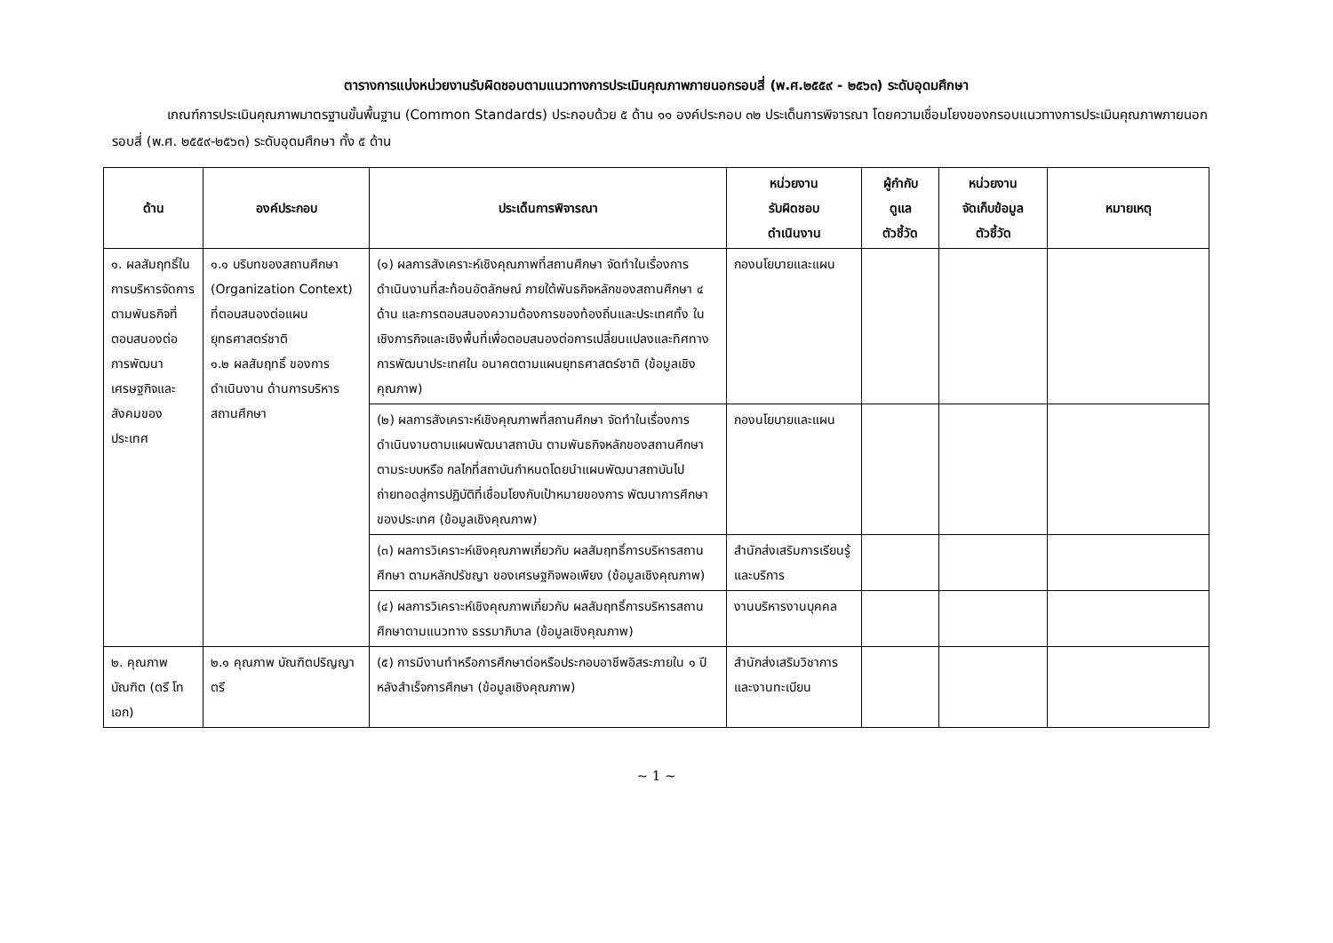ตารางการแบ่งหน่วยงานรับผิดชอบตามแนวทางการประเมินคุณภาพภายนอกรอบสี่ (พ.ศ.๒๕๕๙ - ๒๕๖๓) ระดับอุดมศึกษา
เกณฑ์การประเมินคุณภาพมาตรฐานขั้นพื้นฐาน (Common Standards) ประกอบด้วย ๕ ด้าน ๑๑ องค์ประกอบ ๓๒ ประเด็นการพิจารณา โดยความเชื่อมโยงของกรอบแนวทางการประเมินคุณภาพภายนอก รอบสี่ (พ.ศ. ๒๕๕๙-๒๕๖๓) ระดับอุดมศึกษา ทั้ง ๕ ด้าน
| ด้าน | องค์ประกอบ | ประเด็นการพิจารณา | หน่วยงาน รับผิดชอบ ดำเนินงาน | ผู้กำกับ ดูแล ตัวชี้วัด | หน่วยงาน จัดเก็บข้อมูล ตัวชี้วัด | หมายเหตุ |
| --- | --- | --- | --- | --- | --- | --- |
| ๑. ผลสัมฤทธิ์ในการบริหารจัดการตามพันธกิจที่ตอบสนองต่อการพัฒนาเศรษฐกิจและสังคมของประเทศ | ๑.๑ บริบทของสถานศึกษา (Organization Context) ที่ตอบสนองต่อแผนยุทธศาสตร์ชาติ ๑.๒ ผลสัมฤทธิ์ ของการดำเนินงาน ด้านการบริหาร สถานศึกษา | (๑) ผลการสังเคราะห์เชิงคุณภาพที่สถานศึกษา จัดทำในเรื่องการดำเนินงานที่สะท้อนอัตลักษณ์ ภายใต้พันธกิจหลักของสถานศึกษา ๔ ด้าน และการตอบสนองความต้องการของท้องถิ่นและประเทศทั้ง ในเชิงภารกิจและเชิงพื้นที่เพื่อตอบสนองต่อการเปลี่ยนแปลงและทิศทางการพัฒนาประเทศใน อนาคตตามแผนยุทธศาสตร์ชาติ (ข้อมูลเชิงคุณภาพ) | กองนโยบายและแผน | | | |
| | | (๒) ผลการสังเคราะห์เชิงคุณภาพที่สถานศึกษา จัดทำในเรื่องการดำเนินงานตามแผนพัฒนาสถาบัน ตามพันธกิจหลักของสถานศึกษาตามระบบหรือ กลไกที่สถาบันกำหนดโดยนำแผนพัฒนาสถาบันไป ถ่ายทอดสู่การปฏิบัติที่เชื่อมโยงกับเป้าหมายของการ พัฒนาการศึกษาของประเทศ (ข้อมูลเชิงคุณภาพ) | กองนโยบายและแผน | | | |
| | | (๓) ผลการวิเคราะห์เชิงคุณภาพเกี่ยวกับ ผลสัมฤทธิ์การบริหารสถานศึกษา ตามหลักปรัชญา ของเศรษฐกิจพอเพียง (ข้อมูลเชิงคุณภาพ) | สำนักส่งเสริมการเรียนรู้และบริการ | | | |
| | | (๔) ผลการวิเคราะห์เชิงคุณภาพเกี่ยวกับ ผลสัมฤทธิ์การบริหารสถานศึกษาตามแนวทาง ธรรมาภิบาล (ข้อมูลเชิงคุณภาพ) | งานบริหารงานบุคคล | | | |
| ๒. คุณภาพบัณฑิต (ตรี โท เอก) | ๒.๑ คุณภาพ บัณฑิตปริญญาตรี | (๕) การมีงานทำหรือการศึกษาต่อหรือประกอบอาชีพอิสระภายใน ๑ ปี หลังสำเร็จการศึกษา (ข้อมูลเชิงคุณภาพ) | สำนักส่งเสริมวิชาการและงานทะเบียน | | | |
~ 1 ~